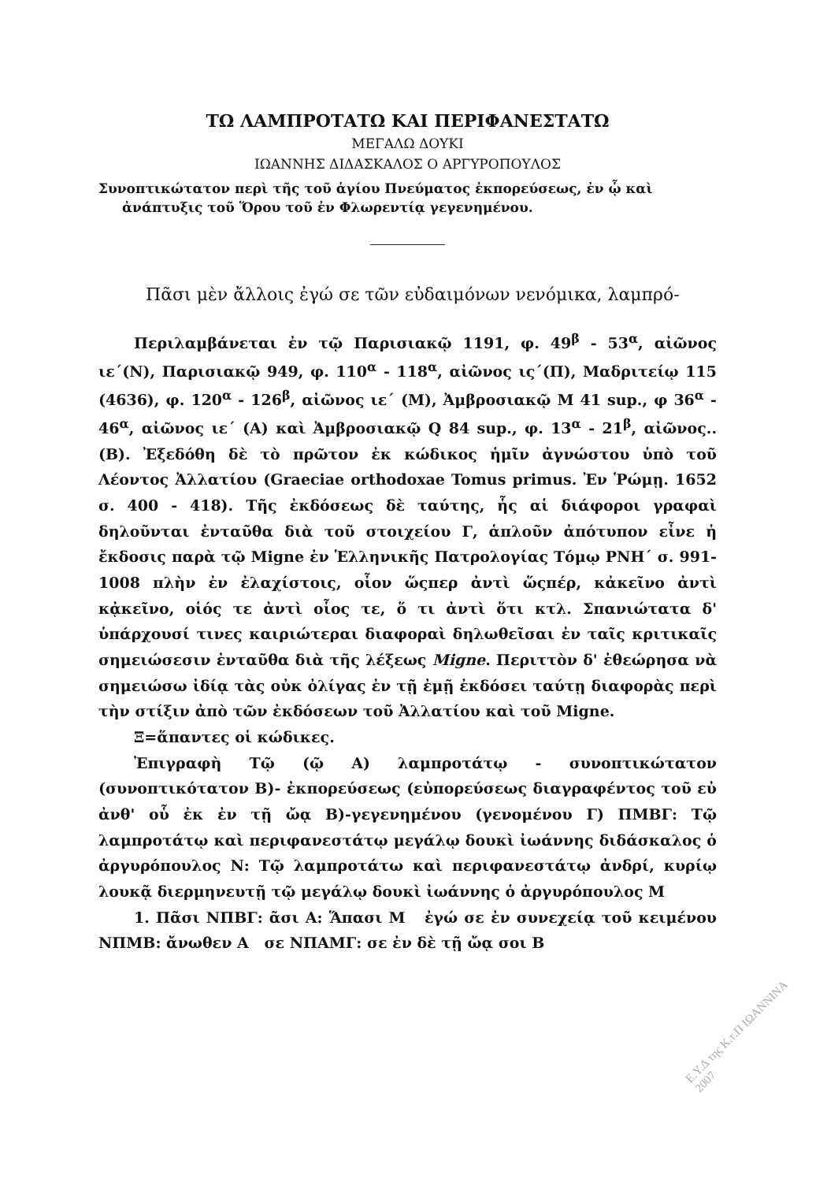ΤΩ ΛΑΜΠΡΟΤΑΤΩ ΚΑΙ ΠΕΡΙΦΑΝΕΣΤΑΤΩ
ΜΕΓΑΛΩ ΔΟΥΚΙ
ΙΩΑΝΝΗΣ ΔΙΔΑΣΚΑΛΟΣ Ο ΑΡΓΥΡΟΠΟΥΛΟΣ
Συνοπτικώτατον περὶ τῆς τοῦ ἁγίου Πνεύματος ἐκπορεύσεως, ἐν ᾧ καὶ ἀνάπτυξις τοῦ Ὅρου τοῦ ἐν Φλωρεντίᾳ γεγενημένου.
Πᾶσι μὲν ἄλλοις ἐγώ σε τῶν εὐδαιμόνων νενόμικα, λαμπρό-
Περιλαμβάνεται ἐν τῷ Παρισιακῷ 1191, φ. 49<sup>β</sup> - 53<sup>α</sup>, αἰῶνος ιε΄(Ν), Παρισιακῷ 949, φ. 110<sup>α</sup> - 118<sup>α</sup>, αἰῶνος ις΄(Π), Μαδριτείῳ 115 (4636), φ. 120<sup>α</sup> - 126<sup>β</sup>, αἰῶνος ιε΄ (Μ), Ἀμβροσιακῷ Μ 41 sup., φ 36<sup>α</sup> - 46<sup>α</sup>, αἰῶνος ιε΄ (Α) καὶ Ἀμβροσιακῷ Q 84 sup., φ. 13<sup>α</sup> - 21<sup>β</sup>, αἰῶνος.. (Β). Ἐξεδόθη δὲ τὸ πρῶτον ἐκ κώδικος ἡμῖν ἀγνώστου ὑπὸ τοῦ Λέοντος Ἀλλατίου (Graeciae orthodoxae Tomus primus. Ἐν Ῥώμῃ. 1652 σ. 400 - 418). Τῆς ἐκδόσεως δὲ ταύτης, ἧς αἱ διάφοροι γραφαὶ δηλοῦνται ἐνταῦθα διὰ τοῦ στοιχείου Γ, ἁπλοῦν ἀπότυπον εἶνε ἡ ἔκδοσις παρὰ τῷ Migne ἐν Ἑλληνικῆς Πατρολογίας Τόμῳ ΡΝΗ΄ σ. 991-1008 πλὴν ἐν ἐλαχίστοις, οἷον ὥςπερ ἀντὶ ὥςπέρ, κἀκεῖνο ἀντὶ κᾀκεῖνο, οἱός τε ἀντὶ οἷος τε, ὅ τι ἀντὶ ὅτι κτλ. Σπανιώτατα δ' ὑπάρχουσί τινες καιριώτεραι διαφοραὶ δηλωθεῖσαι ἐν ταῖς κριτικαῖς σημειώσεσιν ἐνταῦθα διὰ τῆς λέξεως Migne. Περιττὸν δ' ἐθεώρησα νὰ σημειώσω ἰδίᾳ τὰς οὐκ ὀλίγας ἐν τῇ ἐμῇ ἐκδόσει ταύτῃ διαφορὰς περὶ τὴν στίξιν ἀπὸ τῶν ἐκδόσεων τοῦ Ἀλλατίου καὶ τοῦ Migne.
Ξ=ἅπαντες οἱ κώδικες.
Ἐπιγραφὴ Τῷ (ῷ Α) λαμπροτάτῳ - συνοπτικώτατον (συνοπτικότατον Β)- ἐκπορεύσεως (εὐπορεύσεως διαγραφέντος τοῦ εὐ ἀνθ' οὗ ἐκ ἐν τῇ ὤᾳ Β)-γεγενημένου (γενομένου Γ) ΠΜΒΓ: Τῷ λαμπροτάτῳ καὶ περιφανεστάτῳ μεγάλῳ δουκὶ ἰωάννης διδάσκαλος ὁ ἀργυρόπουλος Ν: Τῷ λαμπροτάτω καὶ περιφανεστάτῳ ἀνδρί, κυρίῳ λουκᾷ διερμηνευτῇ τῷ μεγάλῳ δουκὶ ἰωάννης ὁ ἀργυρόπουλος Μ
1. Πᾶσι ΝΠΒΓ: ᾶσι Α: Ἅπασι Μ ἐγώ σε ἐν συνεχείᾳ τοῦ κειμένου ΝΠΜΒ: ἄνωθεν Α σε ΝΠΑΜΓ: σε ἐν δὲ τῇ ὤᾳ σοι Β
Ε.Υ.Δ της Κ.τ.Π ΙΩΑΝΝΙΝΑ 2007